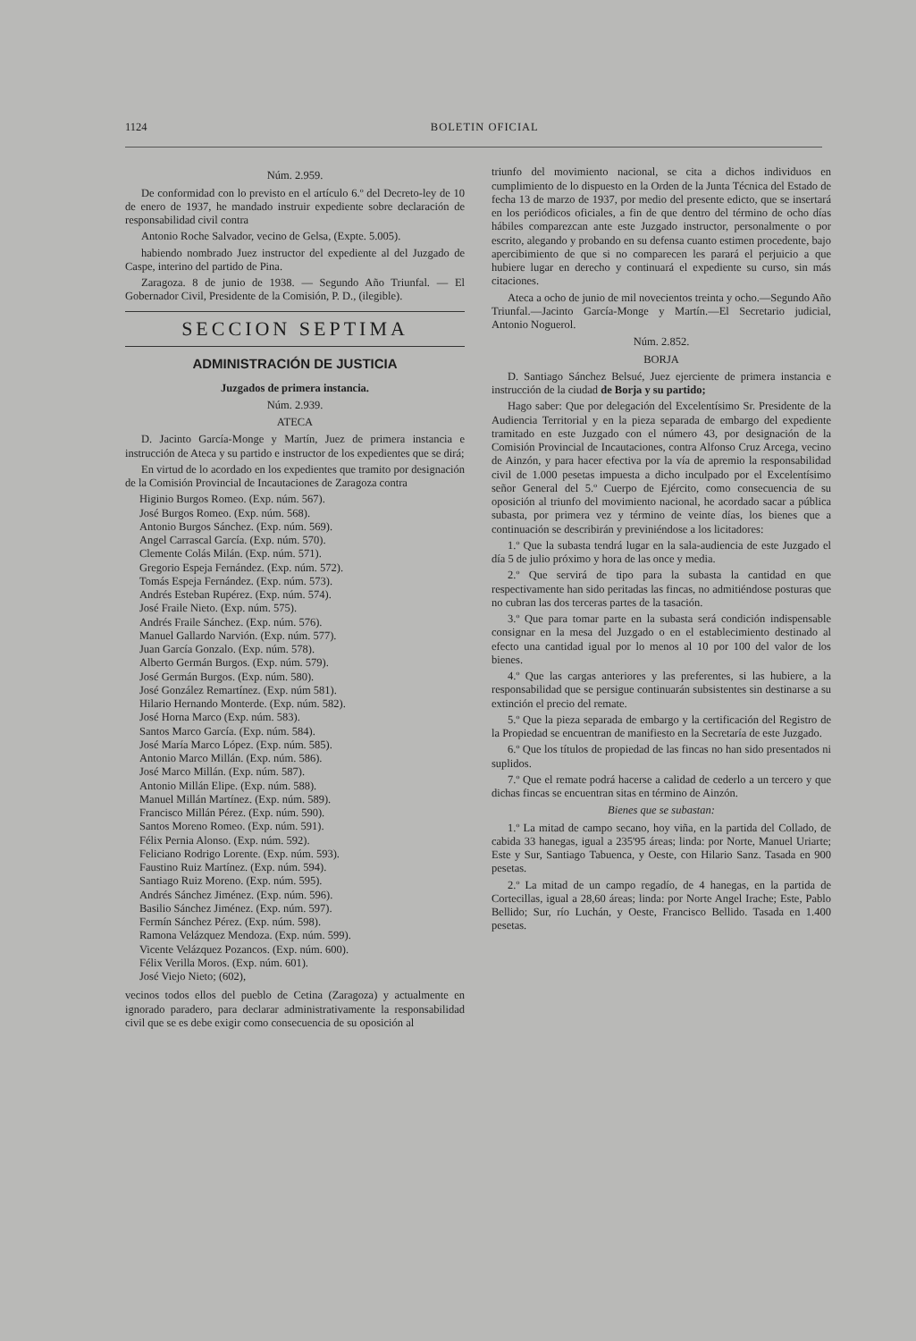1124 BOLETIN OFICIAL
Núm. 2.959.
De conformidad con lo previsto en el artículo 6.º del Decreto-ley de 10 de enero de 1937, he mandado instruir expediente sobre declaración de responsabilidad civil contra
Antonio Roche Salvador, vecino de Gelsa, (Expte. 5.005).
habiendo nombrado Juez instructor del expediente al del Juzgado de Caspe, interino del partido de Pina.
Zaragoza. 8 de junio de 1938. — Segundo Año Triunfal. — El Gobernador Civil, Presidente de la Comisión, P. D., (ilegible).
SECCION SEPTIMA
ADMINISTRACIÓN DE JUSTICIA
Juzgados de primera instancia.
Núm. 2.939.
ATECA
D. Jacinto García-Monge y Martín, Juez de primera instancia e instrucción de Ateca y su partido e instructor de los expedientes que se dirá;
En virtud de lo acordado en los expedientes que tramito por designación de la Comisión Provincial de Incautaciones de Zaragoza contra
Higinio Burgos Romeo. (Exp. núm. 567).
José Burgos Romeo. (Exp. núm. 568).
Antonio Burgos Sánchez. (Exp. núm. 569).
Angel Carrascal García. (Exp. núm. 570).
Clemente Colás Milán. (Exp. núm. 571).
Gregorio Espeja Fernández. (Exp. núm. 572).
Tomás Espeja Fernández. (Exp. núm. 573).
Andrés Esteban Rupérez. (Exp. núm. 574).
José Fraile Nieto. (Exp. núm. 575).
Andrés Fraile Sánchez. (Exp. núm. 576).
Manuel Gallardo Narvión. (Exp. núm. 577).
Juan García Gonzalo. (Exp. núm. 578).
Alberto Germán Burgos. (Exp. núm. 579).
José Germán Burgos. (Exp. núm. 580).
José González Remartínez. (Exp. núm 581).
Hilario Hernando Monterde. (Exp. núm. 582).
José Horna Marco (Exp. núm. 583).
Santos Marco García. (Exp. núm. 584).
José María Marco López. (Exp. núm. 585).
Antonio Marco Millán. (Exp. núm. 586).
José Marco Millán. (Exp. núm. 587).
Antonio Millán Elipe. (Exp. núm. 588).
Manuel Millán Martínez. (Exp. núm. 589).
Francisco Millán Pérez. (Exp. núm. 590).
Santos Moreno Romeo. (Exp. núm. 591).
Félix Pernia Alonso. (Exp. núm. 592).
Feliciano Rodrigo Lorente. (Exp. núm. 593).
Faustino Ruiz Martínez. (Exp. núm. 594).
Santiago Ruiz Moreno. (Exp. núm. 595).
Andrés Sánchez Jiménez. (Exp. núm. 596).
Basilio Sánchez Jiménez. (Exp. núm. 597).
Fermín Sánchez Pérez. (Exp. núm. 598).
Ramona Velázquez Mendoza. (Exp. núm. 599).
Vicente Velázquez Pozancos. (Exp. núm. 600).
Félix Verilla Moros. (Exp. núm. 601).
José Viejo Nieto; (602),
vecinos todos ellos del pueblo de Cetina (Zaragoza) y actualmente en ignorado paradero, para declarar administrativamente la responsabilidad civil que se es debe exigir como consecuencia de su oposición al
triunfo del movimiento nacional, se cita a dichos individuos en cumplimiento de lo dispuesto en la Orden de la Junta Técnica del Estado de fecha 13 de marzo de 1937, por medio del presente edicto, que se insertará en los periódicos oficiales, a fin de que dentro del término de ocho días hábiles comparezcan ante este Juzgado instructor, personalmente o por escrito, alegando y probando en su defensa cuanto estimen procedente, bajo apercibimiento de que si no comparecen les parará el perjuicio a que hubiere lugar en derecho y continuará el expediente su curso, sin más citaciones.
Ateca a ocho de junio de mil novecientos treinta y ocho.—Segundo Año Triunfal.—Jacinto García-Monge y Martín.—El Secretario judicial, Antonio Noguerol.
Núm. 2.852.
BORJA
D. Santiago Sánchez Belsué, Juez ejerciente de primera instancia e instrucción de la ciudad de Borja y su partido;
Hago saber: Que por delegación del Excelentísimo Sr. Presidente de la Audiencia Territorial y en la pieza separada de embargo del expediente tramitado en este Juzgado con el número 43, por designación de la Comisión Provincial de Incautaciones, contra Alfonso Cruz Arcega, vecino de Ainzón, y para hacer efectiva por la vía de apremio la responsabilidad civil de 1.000 pesetas impuesta a dicho inculpado por el Excelentísimo señor General del 5.º Cuerpo de Ejército, como consecuencia de su oposición al triunfo del movimiento nacional, he acordado sacar a pública subasta, por primera vez y término de veinte días, los bienes que a continuación se describirán y previniéndose a los licitadores:
1.º Que la subasta tendrá lugar en la sala-audiencia de este Juzgado el día 5 de julio próximo y hora de las once y media.
2.º Que servirá de tipo para la subasta la cantidad en que respectivamente han sido peritadas las fincas, no admitiéndose posturas que no cubran las dos terceras partes de la tasación.
3.º Que para tomar parte en la subasta será condición indispensable consignar en la mesa del Juzgado o en el establecimiento destinado al efecto una cantidad igual por lo menos al 10 por 100 del valor de los bienes.
4.º Que las cargas anteriores y las preferentes, si las hubiere, a la responsabilidad que se persigue continuarán subsistentes sin destinarse a su extinción el precio del remate.
5.º Que la pieza separada de embargo y la certificación del Registro de la Propiedad se encuentran de manifiesto en la Secretaría de este Juzgado.
6.º Que los títulos de propiedad de las fincas no han sido presentados ni suplidos.
7.º Que el remate podrá hacerse a calidad de cederlo a un tercero y que dichas fincas se encuentran sitas en término de Ainzón.
Bienes que se subastan:
1.º La mitad de campo secano, hoy viña, en la partida del Collado, de cabida 33 hanegas, igual a 235'95 áreas; linda: por Norte, Manuel Uriarte; Este y Sur, Santiago Tabuenca, y Oeste, con Hilario Sanz. Tasada en 900 pesetas.
2.º La mitad de un campo regadío, de 4 hanegas, en la partida de Cortecillas, igual a 28,60 áreas; linda: por Norte Angel Irache; Este, Pablo Bellido; Sur, río Luchán, y Oeste, Francisco Bellido. Tasada en 1.400 pesetas.